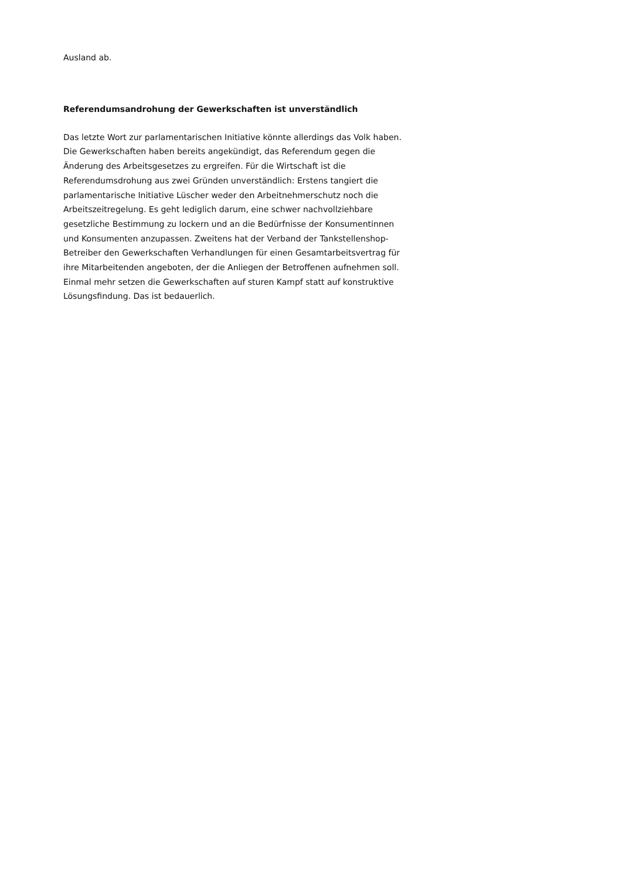Ausland ab.
Referendumsandrohung der Gewerkschaften ist unverständlich
Das letzte Wort zur parlamentarischen Initiative könnte allerdings das Volk haben.
Die Gewerkschaften haben bereits angekündigt, das Referendum gegen die
Änderung des Arbeitsgesetzes zu ergreifen. Für die Wirtschaft ist die
Referendumsdrohung aus zwei Gründen unverständlich: Erstens tangiert die
parlamentarische Initiative Lüscher weder den Arbeitnehmerschutz noch die
Arbeitszeitregelung. Es geht lediglich darum, eine schwer nachvollziehbare
gesetzliche Bestimmung zu lockern und an die Bedürfnisse der Konsumentinnen
und Konsumenten anzupassen. Zweitens hat der Verband der Tankstellenshop-
Betreiber den Gewerkschaften Verhandlungen für einen Gesamtarbeitsvertrag für
ihre Mitarbeitenden angeboten, der die Anliegen der Betroffenen aufnehmen soll.
Einmal mehr setzen die Gewerkschaften auf sturen Kampf statt auf konstruktive
Lösungsfindung. Das ist bedauerlich.